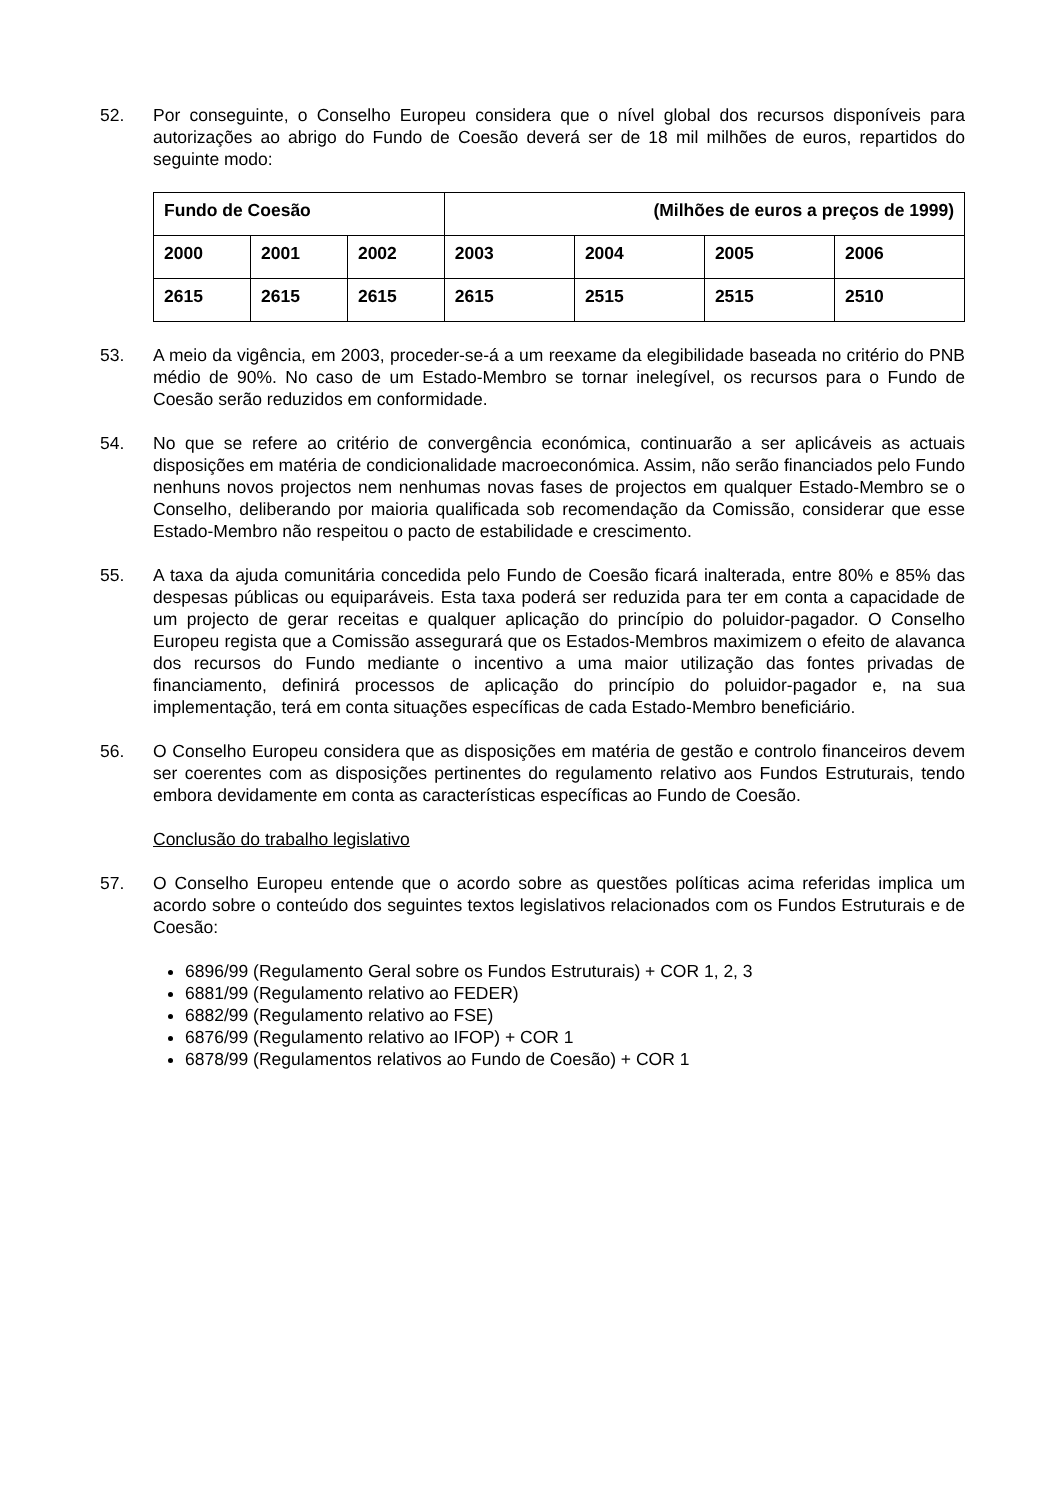52. Por conseguinte, o Conselho Europeu considera que o nível global dos recursos disponíveis para autorizações ao abrigo do Fundo de Coesão deverá ser de 18 mil milhões de euros, repartidos do seguinte modo:
| Fundo de Coesão | | | (Milhões de euros a preços de 1999) | | | |
| 2000 | 2001 | 2002 | 2003 | 2004 | 2005 | 2006 |
| 2615 | 2615 | 2615 | 2615 | 2515 | 2515 | 2510 |
53. A meio da vigência, em 2003, proceder-se-á a um reexame da elegibilidade baseada no critério do PNB médio de 90%. No caso de um Estado-Membro se tornar inelegível, os recursos para o Fundo de Coesão serão reduzidos em conformidade.
54. No que se refere ao critério de convergência económica, continuarão a ser aplicáveis as actuais disposições em matéria de condicionalidade macroeconómica. Assim, não serão financiados pelo Fundo nenhuns novos projectos nem nenhumas novas fases de projectos em qualquer Estado-Membro se o Conselho, deliberando por maioria qualificada sob recomendação da Comissão, considerar que esse Estado-Membro não respeitou o pacto de estabilidade e crescimento.
55. A taxa da ajuda comunitária concedida pelo Fundo de Coesão ficará inalterada, entre 80% e 85% das despesas públicas ou equiparáveis. Esta taxa poderá ser reduzida para ter em conta a capacidade de um projecto de gerar receitas e qualquer aplicação do princípio do poluidor-pagador. O Conselho Europeu regista que a Comissão assegurará que os Estados-Membros maximizem o efeito de alavanca dos recursos do Fundo mediante o incentivo a uma maior utilização das fontes privadas de financiamento, definirá processos de aplicação do princípio do poluidor-pagador e, na sua implementação, terá em conta situações específicas de cada Estado-Membro beneficiário.
56. O Conselho Europeu considera que as disposições em matéria de gestão e controlo financeiros devem ser coerentes com as disposições pertinentes do regulamento relativo aos Fundos Estruturais, tendo embora devidamente em conta as características específicas ao Fundo de Coesão.
Conclusão do trabalho legislativo
57. O Conselho Europeu entende que o acordo sobre as questões políticas acima referidas implica um acordo sobre o conteúdo dos seguintes textos legislativos relacionados com os Fundos Estruturais e de Coesão:
6896/99 (Regulamento Geral sobre os Fundos Estruturais) + COR 1, 2, 3
6881/99 (Regulamento relativo ao FEDER)
6882/99 (Regulamento relativo ao FSE)
6876/99 (Regulamento relativo ao IFOP) + COR 1
6878/99 (Regulamentos relativos ao Fundo de Coesão) + COR 1